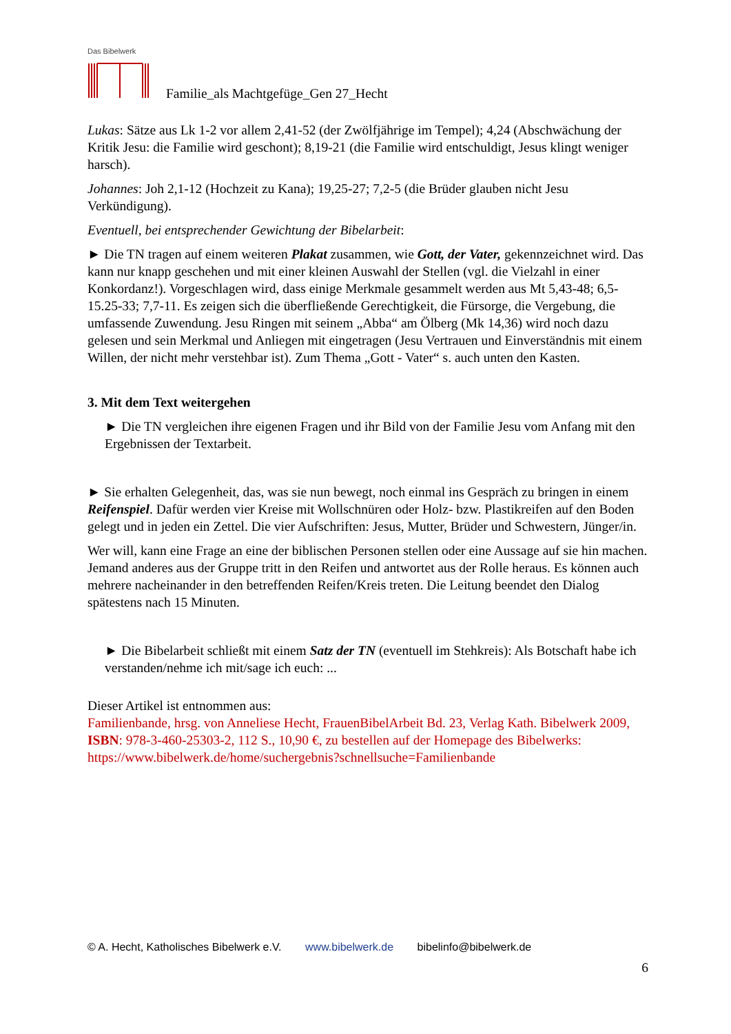Das Bibelwerk
Familie_als Machtgefüge_Gen 27_Hecht
Lukas: Sätze aus Lk 1-2 vor allem 2,41-52 (der Zwölfjährige im Tempel); 4,24 (Abschwächung der Kritik Jesu: die Familie wird geschont); 8,19-21 (die Familie wird entschuldigt, Jesus klingt weniger harsch).
Johannes: Joh 2,1-12 (Hochzeit zu Kana); 19,25-27; 7,2-5 (die Brüder glauben nicht Jesu Verkündigung).
Eventuell, bei entsprechender Gewichtung der Bibelarbeit:
► Die TN tragen auf einem weiteren Plakat zusammen, wie Gott, der Vater, gekennzeichnet wird. Das kann nur knapp geschehen und mit einer kleinen Auswahl der Stellen (vgl. die Vielzahl in einer Konkordanz!). Vorgeschlagen wird, dass einige Merkmale gesammelt werden aus Mt 5,43-48; 6,5-15.25-33; 7,7-11. Es zeigen sich die überfließende Gerechtigkeit, die Fürsorge, die Vergebung, die umfassende Zuwendung. Jesu Ringen mit seinem „Abba“ am Ölberg (Mk 14,36) wird noch dazu gelesen und sein Merkmal und Anliegen mit eingetragen (Jesu Vertrauen und Einverständnis mit einem Willen, der nicht mehr verstehbar ist). Zum Thema „Gott - Vater“ s. auch unten den Kasten.
3. Mit dem Text weitergehen
► Die TN vergleichen ihre eigenen Fragen und ihr Bild von der Familie Jesu vom Anfang mit den Ergebnissen der Textarbeit.
► Sie erhalten Gelegenheit, das, was sie nun bewegt, noch einmal ins Gespräch zu bringen in einem Reifenspiel. Dafür werden vier Kreise mit Wollschnüren oder Holz- bzw. Plastikreifen auf den Boden gelegt und in jeden ein Zettel. Die vier Aufschriften: Jesus, Mutter, Brüder und Schwestern, Jünger/in.
Wer will, kann eine Frage an eine der biblischen Personen stellen oder eine Aussage auf sie hin machen. Jemand anderes aus der Gruppe tritt in den Reifen und antwortet aus der Rolle heraus. Es können auch mehrere nacheinander in den betreffenden Reifen/Kreis treten. Die Leitung beendet den Dialog spätestens nach 15 Minuten.
► Die Bibelarbeit schließt mit einem Satz der TN (eventuell im Stehkreis): Als Botschaft habe ich verstanden/nehme ich mit/sage ich euch: ...
Dieser Artikel ist entnommen aus:
Familienbande, hrsg. von Anneliese Hecht, FrauenBibelArbeit Bd. 23, Verlag Kath. Bibelwerk 2009, ISBN: 978-3-460-25303-2, 112 S., 10,90 €, zu bestellen auf der Homepage des Bibelwerks:
https://www.bibelwerk.de/home/suchergebnis?schnellsuche=Familienbande
© A. Hecht, Katholisches Bibelwerk e.V. www.bibelwerk.de bibelinfo@bibelwerk.de
6